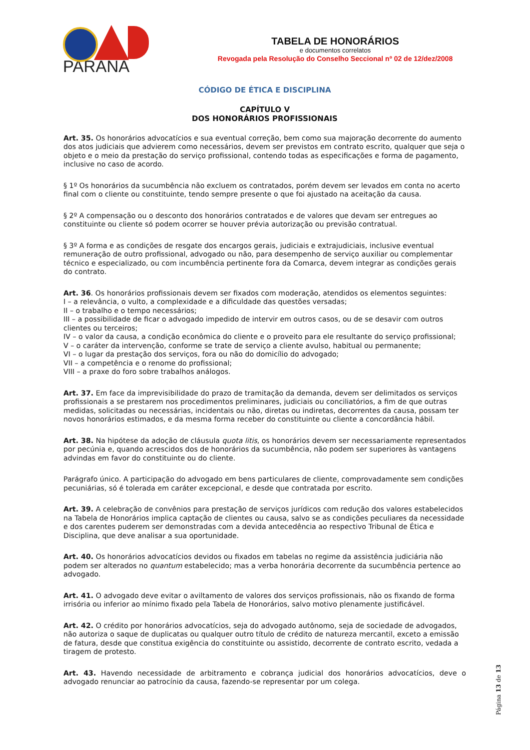PARANÁ
TABELA DE HONORÁRIOS
e documentos correlatos
Revogada pela Resolução do Conselho Seccional nº 02 de 12/dez/2008
CÓDIGO DE ÉTICA E DISCIPLINA
CAPÍTULO V
DOS HONORÁRIOS PROFISSIONAIS
Art. 35. Os honorários advocatícios e sua eventual correção, bem como sua majoração decorrente do aumento dos atos judiciais que advierem como necessários, devem ser previstos em contrato escrito, qualquer que seja o objeto e o meio da prestação do serviço profissional, contendo todas as especificações e forma de pagamento, inclusive no caso de acordo.
§ 1º Os honorários da sucumbência não excluem os contratados, porém devem ser levados em conta no acerto final com o cliente ou constituinte, tendo sempre presente o que foi ajustado na aceitação da causa.
§ 2º A compensação ou o desconto dos honorários contratados e de valores que devam ser entregues ao constituinte ou cliente só podem ocorrer se houver prévia autorização ou previsão contratual.
§ 3º A forma e as condições de resgate dos encargos gerais, judiciais e extrajudiciais, inclusive eventual remuneração de outro profissional, advogado ou não, para desempenho de serviço auxiliar ou complementar técnico e especializado, ou com incumbência pertinente fora da Comarca, devem integrar as condições gerais do contrato.
Art. 36. Os honorários profissionais devem ser fixados com moderação, atendidos os elementos seguintes:
I – a relevância, o vulto, a complexidade e a dificuldade das questões versadas;
II – o trabalho e o tempo necessários;
III – a possibilidade de ficar o advogado impedido de intervir em outros casos, ou de se desavir com outros clientes ou terceiros;
IV – o valor da causa, a condição econômica do cliente e o proveito para ele resultante do serviço profissional;
V – o caráter da intervenção, conforme se trate de serviço a cliente avulso, habitual ou permanente;
VI – o lugar da prestação dos serviços, fora ou não do domicílio do advogado;
VII – a competência e o renome do profissional;
VIII – a praxe do foro sobre trabalhos análogos.
Art. 37. Em face da imprevisibilidade do prazo de tramitação da demanda, devem ser delimitados os serviços profissionais a se prestarem nos procedimentos preliminares, judiciais ou conciliatórios, a fim de que outras medidas, solicitadas ou necessárias, incidentais ou não, diretas ou indiretas, decorrentes da causa, possam ter novos honorários estimados, e da mesma forma receber do constituinte ou cliente a concordância hábil.
Art. 38. Na hipótese da adoção de cláusula quota litis, os honorários devem ser necessariamente representados por pecúnia e, quando acrescidos dos de honorários da sucumbência, não podem ser superiores às vantagens advindas em favor do constituinte ou do cliente.
Parágrafo único. A participação do advogado em bens particulares de cliente, comprovadamente sem condições pecuniárias, só é tolerada em caráter excepcional, e desde que contratada por escrito.
Art. 39. A celebração de convênios para prestação de serviços jurídicos com redução dos valores estabelecidos na Tabela de Honorários implica captação de clientes ou causa, salvo se as condições peculiares da necessidade e dos carentes puderem ser demonstradas com a devida antecedência ao respectivo Tribunal de Ética e Disciplina, que deve analisar a sua oportunidade.
Art. 40. Os honorários advocatícios devidos ou fixados em tabelas no regime da assistência judiciária não podem ser alterados no quantum estabelecido; mas a verba honorária decorrente da sucumbência pertence ao advogado.
Art. 41. O advogado deve evitar o aviltamento de valores dos serviços profissionais, não os fixando de forma irrisória ou inferior ao mínimo fixado pela Tabela de Honorários, salvo motivo plenamente justificável.
Art. 42. O crédito por honorários advocatícios, seja do advogado autônomo, seja de sociedade de advogados, não autoriza o saque de duplicatas ou qualquer outro título de crédito de natureza mercantil, exceto a emissão de fatura, desde que constitua exigência do constituinte ou assistido, decorrente de contrato escrito, vedada a tiragem de protesto.
Art. 43. Havendo necessidade de arbitramento e cobrança judicial dos honorários advocatícios, deve o advogado renunciar ao patrocínio da causa, fazendo-se representar por um colega.
Página 13 de 13